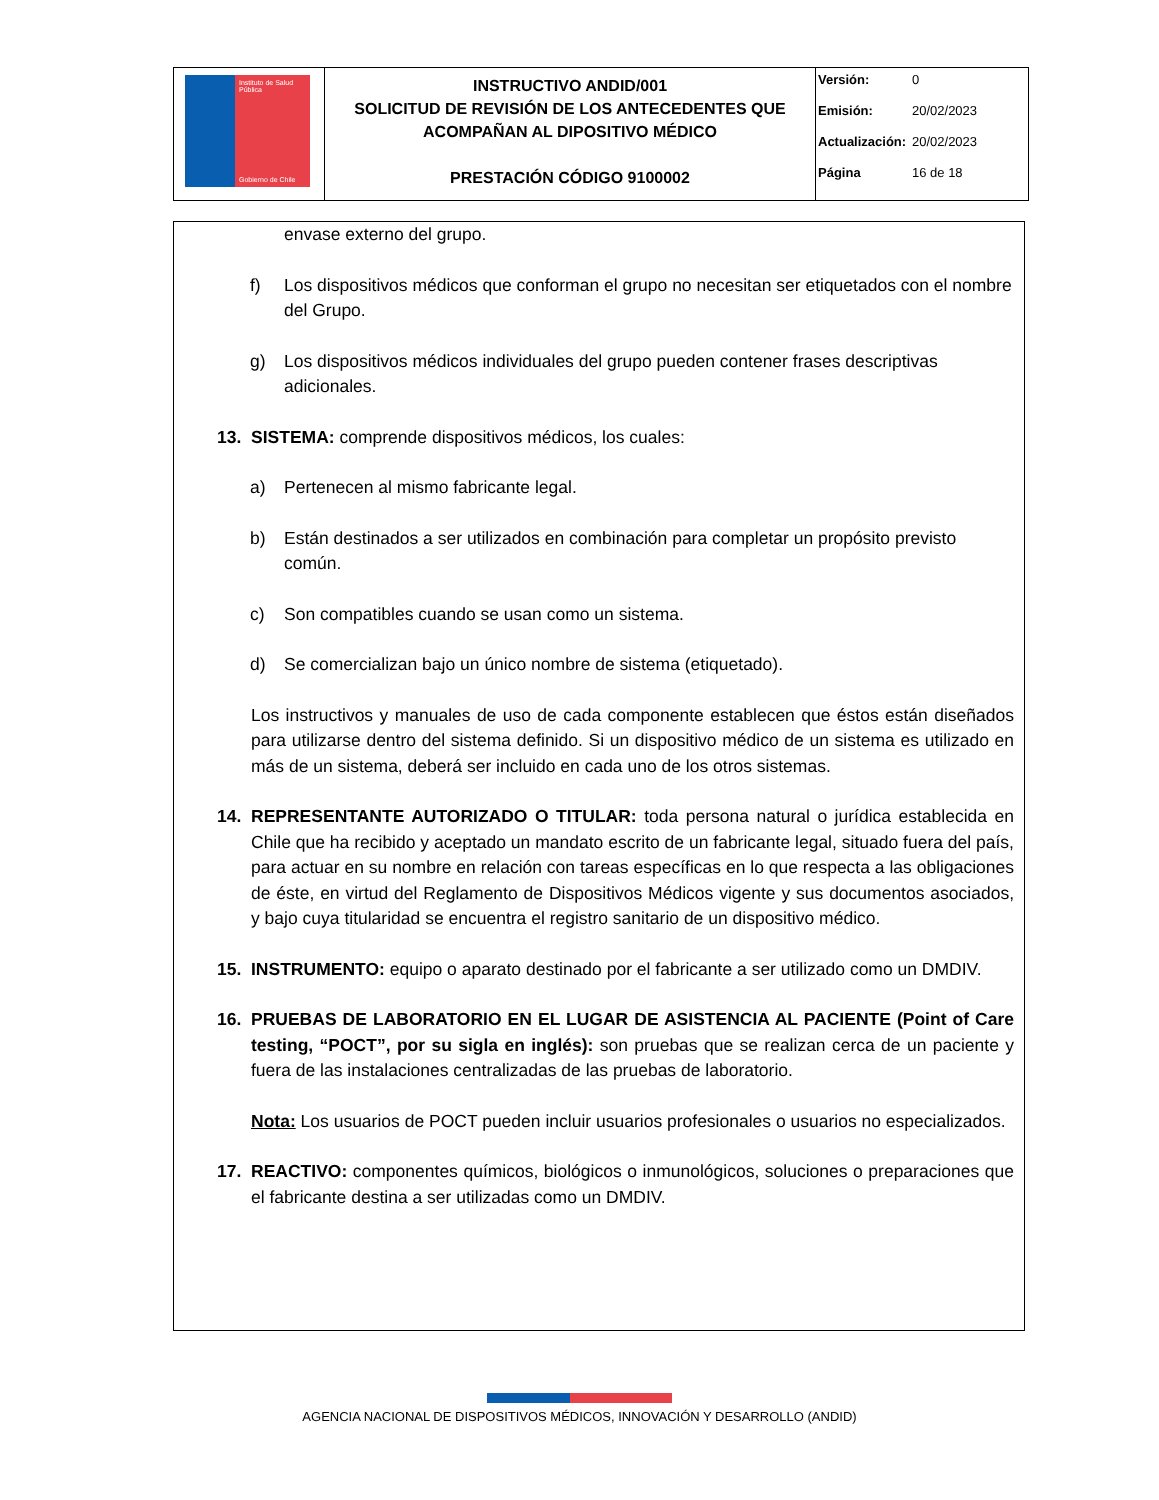| Instituto de Salud Pública Gobierno de Chile | INSTRUCTIVO ANDID/001 SOLICITUD DE REVISIÓN DE LOS ANTECEDENTES QUE ACOMPAÑAN AL DIPOSITIVO MÉDICO PRESTACIÓN CÓDIGO 9100002 | Versión: 0 Emisión: 20/02/2023 Actualización: 20/02/2023 Página 16 de 18 |
envase externo del grupo.
f) Los dispositivos médicos que conforman el grupo no necesitan ser etiquetados con el nombre del Grupo.
g) Los dispositivos médicos individuales del grupo pueden contener frases descriptivas adicionales.
13. SISTEMA: comprende dispositivos médicos, los cuales:
a) Pertenecen al mismo fabricante legal.
b) Están destinados a ser utilizados en combinación para completar un propósito previsto común.
c) Son compatibles cuando se usan como un sistema.
d) Se comercializan bajo un único nombre de sistema (etiquetado).
Los instructivos y manuales de uso de cada componente establecen que éstos están diseñados para utilizarse dentro del sistema definido. Si un dispositivo médico de un sistema es utilizado en más de un sistema, deberá ser incluido en cada uno de los otros sistemas.
14. REPRESENTANTE AUTORIZADO O TITULAR: toda persona natural o jurídica establecida en Chile que ha recibido y aceptado un mandato escrito de un fabricante legal, situado fuera del país, para actuar en su nombre en relación con tareas específicas en lo que respecta a las obligaciones de éste, en virtud del Reglamento de Dispositivos Médicos vigente y sus documentos asociados, y bajo cuya titularidad se encuentra el registro sanitario de un dispositivo médico.
15. INSTRUMENTO: equipo o aparato destinado por el fabricante a ser utilizado como un DMDIV.
16. PRUEBAS DE LABORATORIO EN EL LUGAR DE ASISTENCIA AL PACIENTE (Point of Care testing, “POCT”, por su sigla en inglés): son pruebas que se realizan cerca de un paciente y fuera de las instalaciones centralizadas de las pruebas de laboratorio.
Nota: Los usuarios de POCT pueden incluir usuarios profesionales o usuarios no especializados.
17. REACTIVO: componentes químicos, biológicos o inmunológicos, soluciones o preparaciones que el fabricante destina a ser utilizadas como un DMDIV.
AGENCIA NACIONAL DE DISPOSITIVOS MÉDICOS, INNOVACIÓN Y DESARROLLO (ANDID)